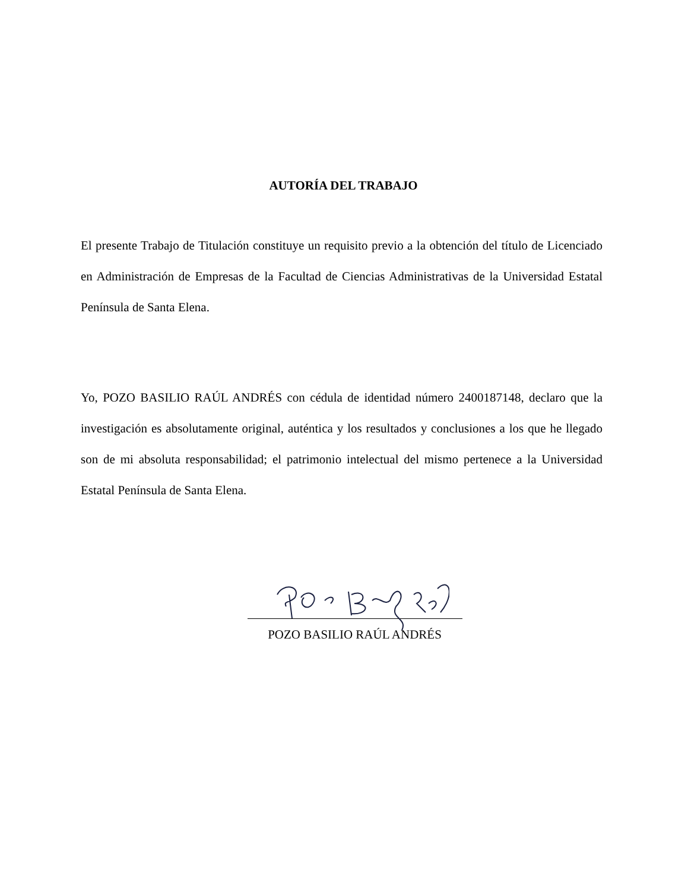AUTORÍA DEL TRABAJO
El presente Trabajo de Titulación constituye un requisito previo a la obtención del título de Licenciado en Administración de Empresas de la Facultad de Ciencias Administrativas de la Universidad Estatal Península de Santa Elena.
Yo, POZO BASILIO RAÚL ANDRÉS con cédula de identidad número 2400187148, declaro que la investigación es absolutamente original, auténtica y los resultados y conclusiones a los que he llegado son de mi absoluta responsabilidad; el patrimonio intelectual del mismo pertenece a la Universidad Estatal Península de Santa Elena.
POZO BASILIO RAÚL ANDRÉS